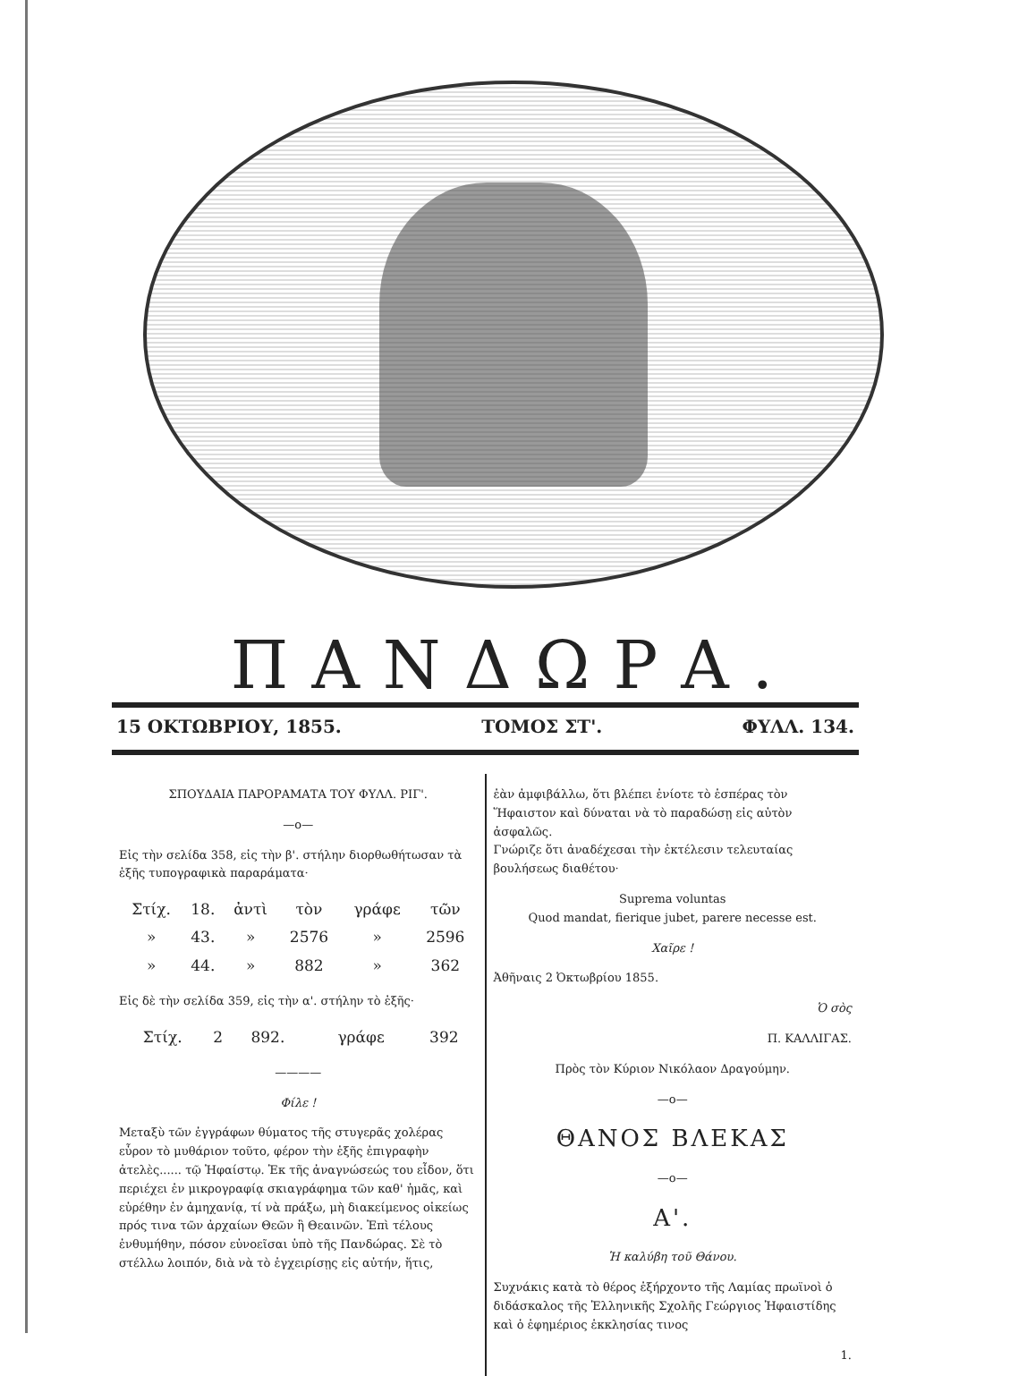ΠΑΝΔΩΡΑ.
15 ΟΚΤΩΒΡΙΟΥ, 1855. ΤΟΜΟΣ ΣΤ'. ΦΥΛΛ. 134.
ΣΠΟΥΔΑΙΑ ΠΑΡΟΡΑΜΑΤΑ ΤΟΥ ΦΥΛΛ. ΡΙΓ'.
—ο—
Εἰς τὴν σελίδα 358, εἰς τὴν β'. στήλην διορθωθήτωσαν τὰ ἑξῆς τυπογραφικὰ παραράματα·
| Στίχ. | 18. | ἀντὶ | τὸν | γράφε | τῶν |
| » | 43. | » | 2576 | » | 2596 |
| » | 44. | » | 882 | » | 362 |
Εἰς δὲ τὴν σελίδα 359, εἰς τὴν α'. στήλην τὸ ἑξῆς·
| Στίχ. | 2 | 892. | | γράφε | 392 |
————
Φίλε !
Μεταξὺ τῶν ἐγγράφων θύματος τῆς στυγερᾶς χολέρας εὗρον τὸ μυθάριον τοῦτο, φέρον τὴν ἑξῆς ἐπιγραφὴν ἀτελὲς...... τῷ Ἡφαίστῳ. Ἐκ τῆς ἀναγνώσεώς του εἶδον, ὅτι περιέχει ἐν μικρογραφίᾳ σκιαγράφημα τῶν καθ' ἡμᾶς, καὶ εὑρέθην ἐν ἀμηχανίᾳ, τί νὰ πράξω, μὴ διακείμενος οἰκείως πρός τινα τῶν ἀρχαίων Θεῶν ἢ Θεαινῶν. Ἐπὶ τέλους ἐνθυμήθην, πόσον εὐνοεῖσαι ὑπὸ τῆς Πανδώρας. Σὲ τὸ στέλλω λοιπόν, διὰ νὰ τὸ ἐγχειρίσῃς εἰς αὐτήν, ἥτις,
ἐὰν ἀμφιβάλλω, ὅτι βλέπει ἐνίοτε τὸ ἑσπέρας τὸν Ἥφαιστον καὶ δύναται νὰ τὸ παραδώσῃ εἰς αὐτὸν ἀσφαλῶς.
Γνώριζε ὅτι ἀναδέχεσαι τὴν ἐκτέλεσιν τελευταίας βουλήσεως διαθέτου·
Suprema voluntas
Quod mandat, fierique jubet, parere necesse est.
Χαῖρε !
Ἀθῆναις 2 Ὀκτωβρίου 1855.
Ὁ σὸς
Π. ΚΑΛΛΙΓΑΣ.
Πρὸς τὸν Κύριον Νικόλαον Δραγούμην.
—ο—
ΘΑΝΟΣ ΒΛΕΚΑΣ
—ο—
Α'.
Ἡ καλύβη τοῦ Θάνου.
Συχνάκις κατὰ τὸ θέρος ἐξήρχοντο τῆς Λαμίας πρωϊνοὶ ὁ διδάσκαλος τῆς Ἑλληνικῆς Σχολῆς Γεώργιος Ἡφαιστίδης καὶ ὁ ἐφημέριος ἐκκλησίας τινος
1.